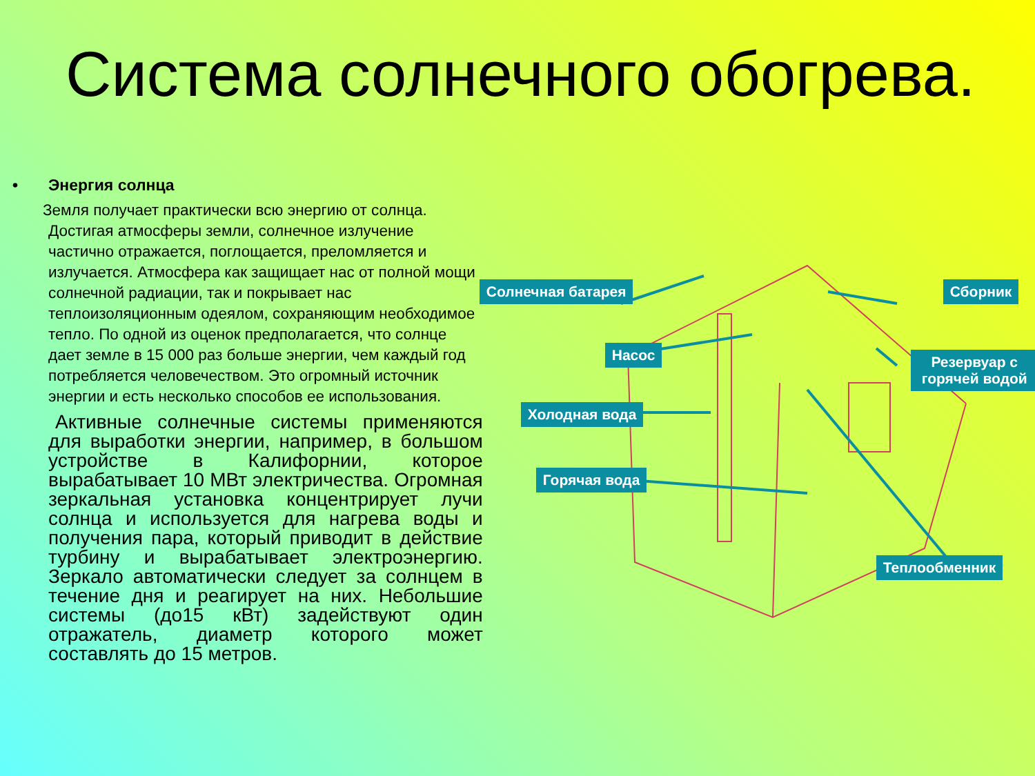Система солнечного обогрева.
• Энергия солнца
Земля получает практически всю энергию от солнца. Достигая атмосферы земли, солнечное излучение частично отражается, поглощается, преломляется и излучается. Атмосфера как защищает нас от полной мощи солнечной радиации, так и покрывает нас теплоизоляционным одеялом, сохраняющим необходимое тепло. По одной из оценок предполагается, что солнце дает земле в 15 000 раз больше энергии, чем каждый год потребляется человечеством. Это огромный источник энергии и есть несколько способов ее использования.
Активные солнечные системы применяются для выработки энергии, например, в большом устройстве в Калифорнии, которое вырабатывает 10 МВт электричества. Огромная зеркальная установка концентрирует лучи солнца и используется для нагрева воды и получения пара, который приводит в действие турбину и вырабатывает электроэнергию. Зеркало автоматически следует за солнцем в течение дня и реагирует на них. Небольшие системы (до15 кВт) задействуют один отражатель, диаметр которого может составлять до 15 метров.
Солнечная батарея Сборник
Насос
Резервуар с горячей водой
Холодная вода
Горячая вода
Теплообменник